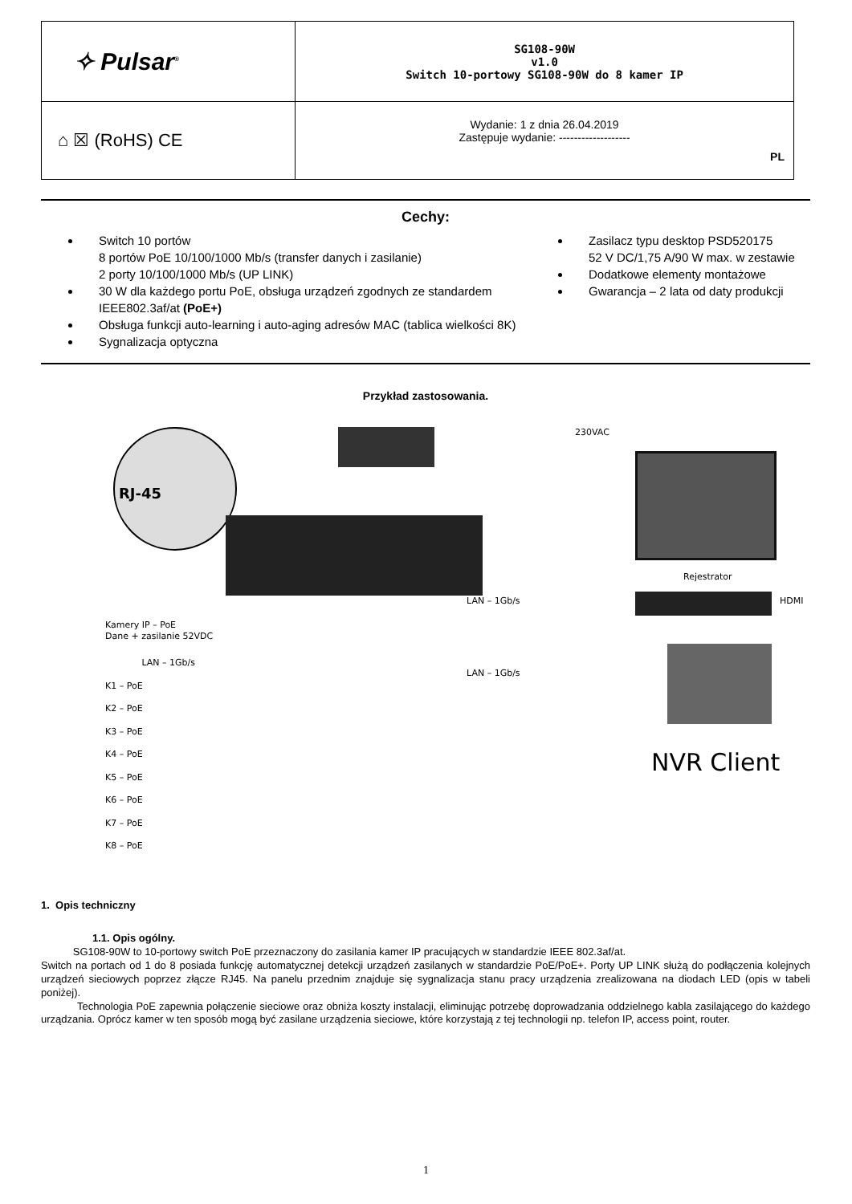| ✧ Pulsar<sup>®</sup> | SG108-90W v1.0 Switch 10-portowy SG108-90W do 8 kamer IP |
| ⌂ ☒ (RoHS) CE | Wydanie: 1 z dnia 26.04.2019 Zastępuje wydanie: ------------------- PL |
Cechy:
Switch 10 portów
8 portów PoE 10/100/1000 Mb/s (transfer danych i zasilanie)
2 porty 10/100/1000 Mb/s (UP LINK)
30 W dla każdego portu PoE, obsługa urządzeń zgodnych ze standardem IEEE802.3af/at (PoE+)
Obsługa funkcji auto-learning i auto-aging adresów MAC (tablica wielkości 8K)
Sygnalizacja optyczna
Zasilacz typu desktop PSD520175
52 V DC/1,75 A/90 W max. w zestawie
Dodatkowe elementy montażowe
Gwarancja – 2 lata od daty produkcji
Przykład zastosowania.
RJ-45 230VAC
Rejestrator
HDMI LAN – 1Gb/s
LAN – 1Gb/s
NVR Client
Kamery IP – PoE
Dane + zasilanie 52VDC
LAN – 1Gb/s
K1 – PoE
K2 – PoE
K3 – PoE
K4 – PoE
K5 – PoE
K6 – PoE
K7 – PoE
K8 – PoE
1. Opis techniczny
1.1. Opis ogólny.
SG108-90W to 10-portowy switch PoE przeznaczony do zasilania kamer IP pracujących w standardzie IEEE 802.3af/at.
Switch na portach od 1 do 8 posiada funkcję automatycznej detekcji urządzeń zasilanych w standardzie PoE/PoE+. Porty UP LINK służą do podłączenia kolejnych urządzeń sieciowych poprzez złącze RJ45. Na panelu przednim znajduje się sygnalizacja stanu pracy urządzenia zrealizowana na diodach LED (opis w tabeli poniżej).
Technologia PoE zapewnia połączenie sieciowe oraz obniża koszty instalacji, eliminując potrzebę doprowadzania oddzielnego kabla zasilającego do każdego urządzania. Oprócz kamer w ten sposób mogą być zasilane urządzenia sieciowe, które korzystają z tej technologii np. telefon IP, access point, router.
1